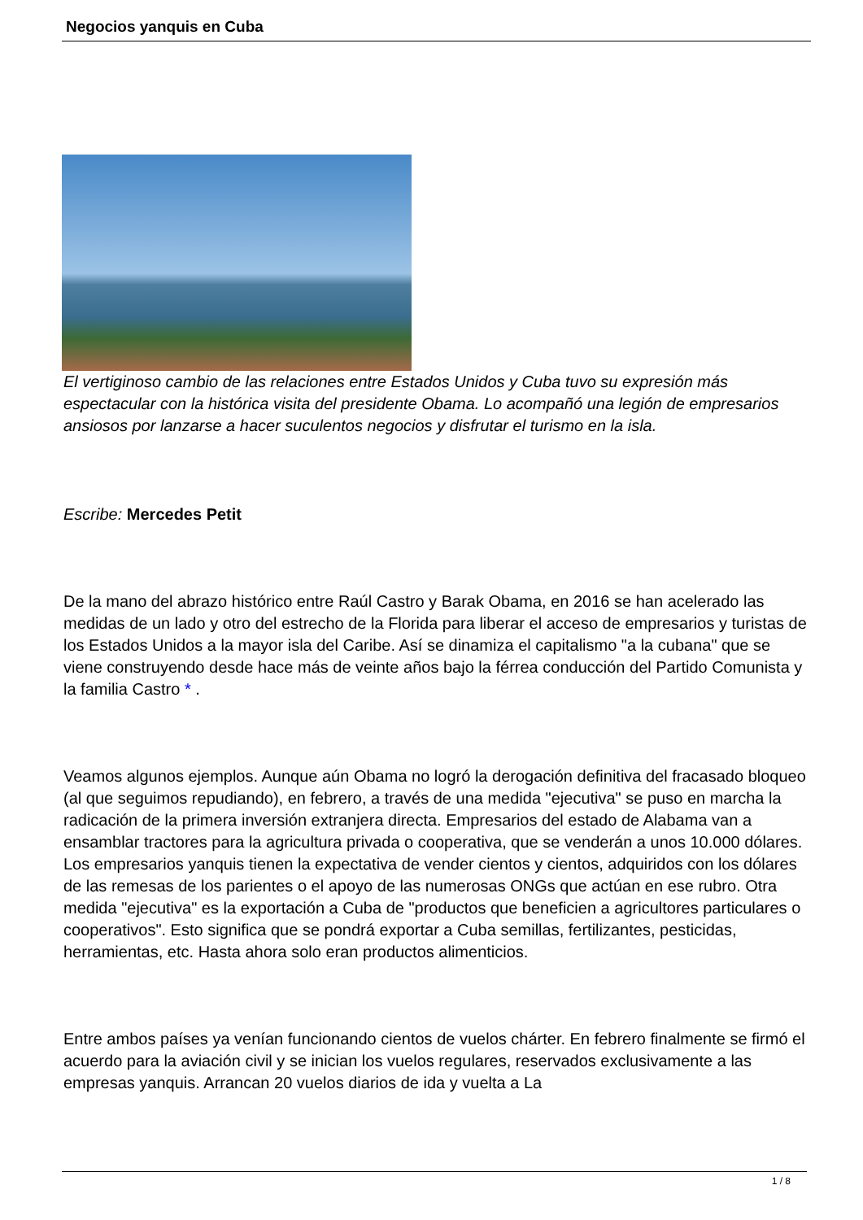Negocios yanquis en Cuba
El vertiginoso cambio de las relaciones entre Estados Unidos y Cuba tuvo su expresión más espectacular con la histórica visita del presidente Obama. Lo acompañó una legión de empresarios ansiosos por lanzarse a hacer suculentos negocios y disfrutar el turismo en la isla.
Escribe: Mercedes Petit
De la mano del abrazo histórico entre Raúl Castro y Barak Obama, en 2016 se han acelerado las medidas de un lado y otro del estrecho de la Florida para liberar el acceso de empresarios y turistas de los Estados Unidos a la mayor isla del Caribe. Así se dinamiza el capitalismo "a la cubana" que se viene construyendo desde hace más de veinte años bajo la férrea conducción del Partido Comunista y la familia Castro * .
Veamos algunos ejemplos. Aunque aún Obama no logró la derogación definitiva del fracasado bloqueo (al que seguimos repudiando), en febrero, a través de una medida "ejecutiva" se puso en marcha la radicación de la primera inversión extranjera directa. Empresarios del estado de Alabama van a ensamblar tractores para la agricultura privada o cooperativa, que se venderán a unos 10.000 dólares. Los empresarios yanquis tienen la expectativa de vender cientos y cientos, adquiridos con los dólares de las remesas de los parientes o el apoyo de las numerosas ONGs que actúan en ese rubro. Otra medida "ejecutiva" es la exportación a Cuba de "productos que beneficien a agricultores particulares o cooperativos". Esto significa que se pondrá exportar a Cuba semillas, fertilizantes, pesticidas, herramientas, etc. Hasta ahora solo eran productos alimenticios.
Entre ambos países ya venían funcionando cientos de vuelos chárter. En febrero finalmente se firmó el acuerdo para la aviación civil y se inician los vuelos regulares, reservados exclusivamente a las empresas yanquis. Arrancan 20 vuelos diarios de ida y vuelta a La
1 / 8